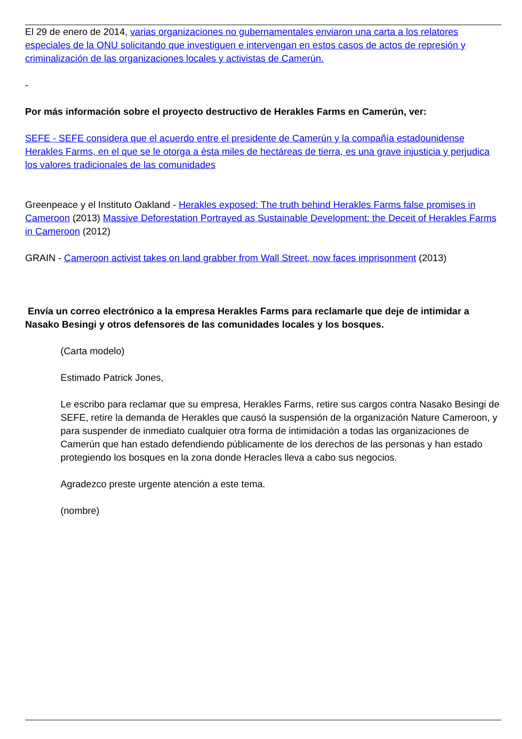El 29 de enero de 2014, varias organizaciones no gubernamentales enviaron una carta a los relatores especiales de la ONU solicitando que investiguen e intervengan en estos casos de actos de represión y criminalización de las organizaciones locales y activistas de Camerún.
-
Por más información sobre el proyecto destructivo de Herakles Farms en Camerún, ver:
SEFE - SEFE considera que el acuerdo entre el presidente de Camerún y la compañía estadounidense Herakles Farms, en el que se le otorga a ésta miles de hectáreas de tierra, es una grave injusticia y perjudica los valores tradicionales de las comunidades
Greenpeace y el Instituto Oakland - Herakles exposed: The truth behind Herakles Farms false promises in Cameroon (2013) Massive Deforestation Portrayed as Sustainable Development: the Deceit of Herakles Farms in Cameroon (2012)
GRAIN - Cameroon activist takes on land grabber from Wall Street, now faces imprisonment (2013)
Envía un correo electrónico a la empresa Herakles Farms para reclamarle que deje de intimidar a Nasako Besingi y otros defensores de las comunidades locales y los bosques.
(Carta modelo)
Estimado Patrick Jones,
Le escribo para reclamar que su empresa, Herakles Farms, retire sus cargos contra Nasako Besingi de SEFE, retire la demanda de Herakles que causó la suspensión de la organización Nature Cameroon, y para suspender de inmediato cualquier otra forma de intimidación a todas las organizaciones de Camerún que han estado defendiendo públicamente de los derechos de las personas y han estado protegiendo los bosques en la zona donde Heracles lleva a cabo sus negocios.
Agradezco preste urgente atención a este tema.
(nombre)